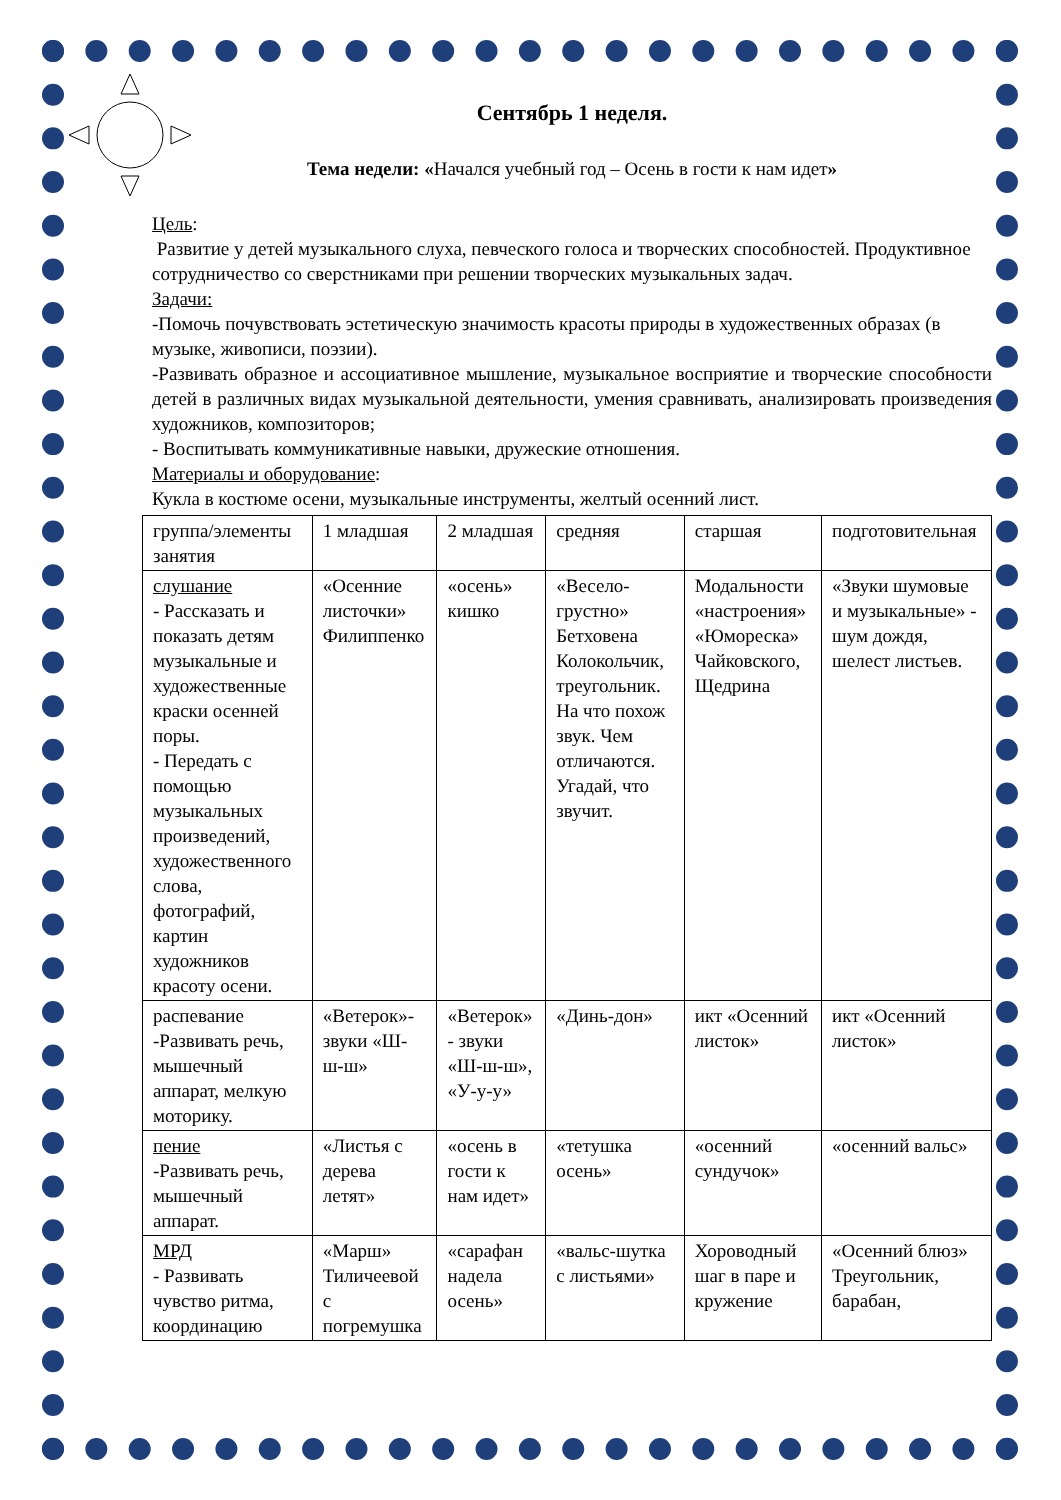Сентябрь 1 неделя.
Тема недели: «Начался учебный год – Осень в гости к нам идет»
Цель:
Развитие у детей музыкального слуха, певческого голоса и творческих способностей. Продуктивное сотрудничество со сверстниками при решении творческих музыкальных задач.
Задачи:
-Помочь почувствовать эстетическую значимость красоты природы в художественных образах (в музыке, живописи, поэзии).
-Развивать образное и ассоциативное мышление, музыкальное восприятие и творческие способности детей в различных видах музыкальной деятельности, умения сравнивать, анализировать произведения художников, композиторов;
- Воспитывать коммуникативные навыки, дружеские отношения.
Материалы и оборудование:
Кукла в костюме осени, музыкальные инструменты, желтый осенний лист.
| группа/элементы занятия | 1 младшая | 2 младшая | средняя | старшая | подготовительная |
| слушание - Рассказать и показать детям музыкальные и художественные краски осенней поры. - Передать с помощью музыкальных произведений, художественного слова, фотографий, картин художников красоту осени. | «Осенние листочки» Филиппенко | «осень» кишко | «Весело-грустно» Бетховена Колокольчик, треугольник. На что похож звук. Чем отличаются. Угадай, что звучит. | Модальности «настроения» «Юмореска» Чайковского, Щедрина | «Звуки шумовые и музыкальные» - шум дождя, шелест листьев. |
| распевание -Развивать речь, мышечный аппарат, мелкую моторику. | «Ветерок»- звуки «Ш-ш-ш» | «Ветерок» - звуки «Ш-ш-ш», «У-у-у» | «Динь-дон» | икт «Осенний листок» | икт «Осенний листок» |
| пение -Развивать речь, мышечный аппарат. | «Листья с дерева летят» | «осень в гости к нам идет» | «тетушка осень» | «осенний сундучок» | «осенний вальс» |
| МРД - Развивать чувство ритма, координацию | «Марш» Тиличеевой с погремушка | «сарафан надела осень» | «вальс-шутка с листьями» | Хороводный шаг в паре и кружение | «Осенний блюз» Треугольник, барабан, |